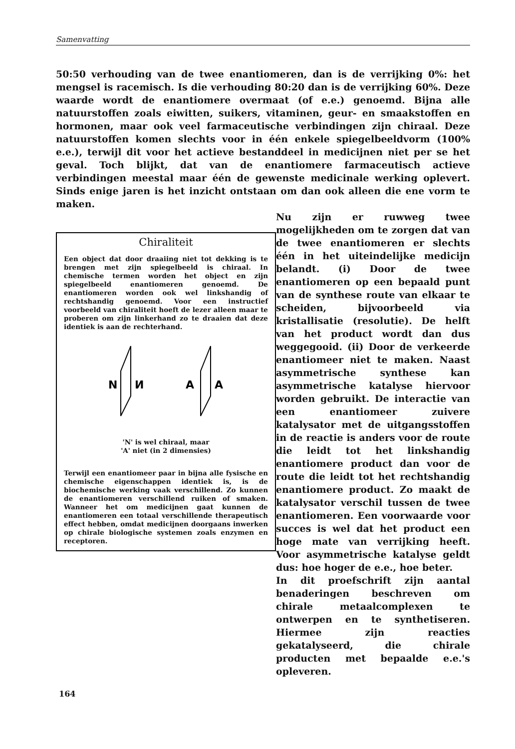Samenvatting
50:50 verhouding van de twee enantiomeren, dan is de verrijking 0%: het mengsel is racemisch. Is die verhouding 80:20 dan is de verrijking 60%. Deze waarde wordt de enantiomere overmaat (of e.e.) genoemd. Bijna alle natuurstoffen zoals eiwitten, suikers, vitaminen, geur- en smaakstoffen en hormonen, maar ook veel farmaceutische verbindingen zijn chiraal. Deze natuurstoffen komen slechts voor in één enkele spiegelbeeldvorm (100% e.e.), terwijl dit voor het actieve bestanddeel in medicijnen niet per se het geval. Toch blijkt, dat van de enantiomere farmaceutisch actieve verbindingen meestal maar één de gewenste medicinale werking oplevert. Sinds enige jaren is het inzicht ontstaan om dan ook alleen die ene vorm te maken.
Chiraliteit
Een object dat door draaiing niet tot dekking is te brengen met zijn spiegelbeeld is chiraal. In chemische termen worden het object en zijn spiegelbeeld enantiomeren genoemd. De enantiomeren worden ook wel linkshandig of rechtshandig genoemd. Voor een instructief voorbeeld van chiraliteit hoeft de lezer alleen maar te proberen om zijn linkerhand zo te draaien dat deze identiek is aan de rechterhand.
N
И
A
A
'N' is wel chiraal, maar
'A' niet (in 2 dimensies)
Terwijl een enantiomeer paar in bijna alle fysische en chemische eigenschappen identiek is, is de biochemische werking vaak verschillend. Zo kunnen de enantiomeren verschillend ruiken of smaken. Wanneer het om medicijnen gaat kunnen de enantiomeren een totaal verschillende therapeutisch effect hebben, omdat medicijnen doorgaans inwerken op chirale biologische systemen zoals enzymen en receptoren.
Nu zijn er ruwweg twee mogelijkheden om te zorgen dat van de twee enantiomeren er slechts één in het uiteindelijke medicijn belandt. (i) Door de twee enantiomeren op een bepaald punt van de synthese route van elkaar te scheiden, bijvoorbeeld via kristallisatie (resolutie). De helft van het product wordt dan dus weggegooid. (ii) Door de verkeerde enantiomeer niet te maken. Naast asymmetrische synthese kan asymmetrische katalyse hiervoor worden gebruikt. De interactie van een enantiomeer zuivere katalysator met de uitgangsstoffen in de reactie is anders voor de route die leidt tot het linkshandig enantiomere product dan voor de route die leidt tot het rechtshandig enantiomere product. Zo maakt de katalysator verschil tussen de twee enantiomeren. Een voorwaarde voor succes is wel dat het product een hoge mate van verrijking heeft. Voor asymmetrische katalyse geldt dus: hoe hoger de e.e., hoe beter.
In dit proefschrift zijn aantal benaderingen beschreven om chirale metaalcomplexen te ontwerpen en te synthetiseren. Hiermee zijn reacties gekatalyseerd, die chirale producten met bepaalde e.e.'s opleveren.
164